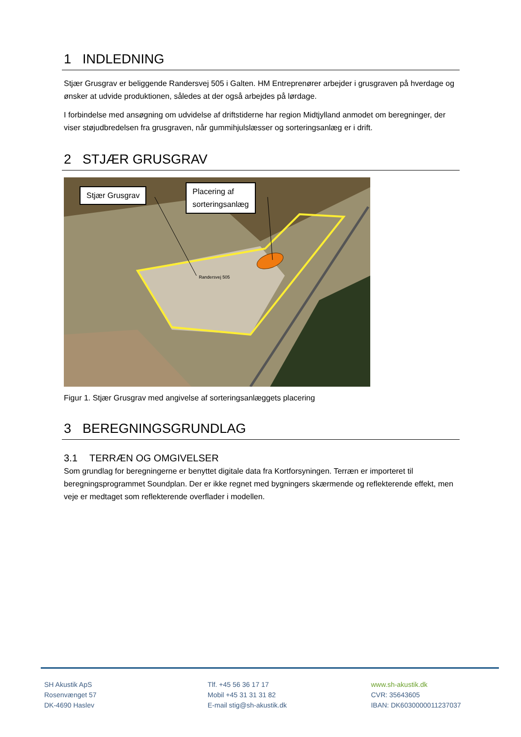1 INDLEDNING
Stjær Grusgrav er beliggende Randersvej 505 i Galten. HM Entreprenører arbejder i grusgraven på hverdage og ønsker at udvide produktionen, således at der også arbejdes på lørdage.
I forbindelse med ansøgning om udvidelse af driftstiderne har region Midtjylland anmodet om beregninger, der viser støjudbredelsen fra grusgraven, når gummihjulslæsser og sorteringsanlæg er i drift.
2 STJÆR GRUSGRAV
Randersvej 505
Stjær Grusgrav
Placering af
sorteringsanlæg
Figur 1. Stjær Grusgrav med angivelse af sorteringsanlæggets placering
3 BEREGNINGSGRUNDLAG
3.1 TERRÆN OG OMGIVELSER
Som grundlag for beregningerne er benyttet digitale data fra Kortforsyningen. Terræn er importeret til beregningsprogrammet Soundplan. Der er ikke regnet med bygningers skærmende og reflekterende effekt, men veje er medtaget som reflekterende overflader i modellen.
SH Akustik ApS
Rosenvænget 57
DK-4690 Haslev
Tlf. +45 56 36 17 17
Mobil +45 31 31 31 82
E-mail stig@sh-akustik.dk
www.sh-akustik.dk
CVR: 35643605
IBAN: DK6030000011237037